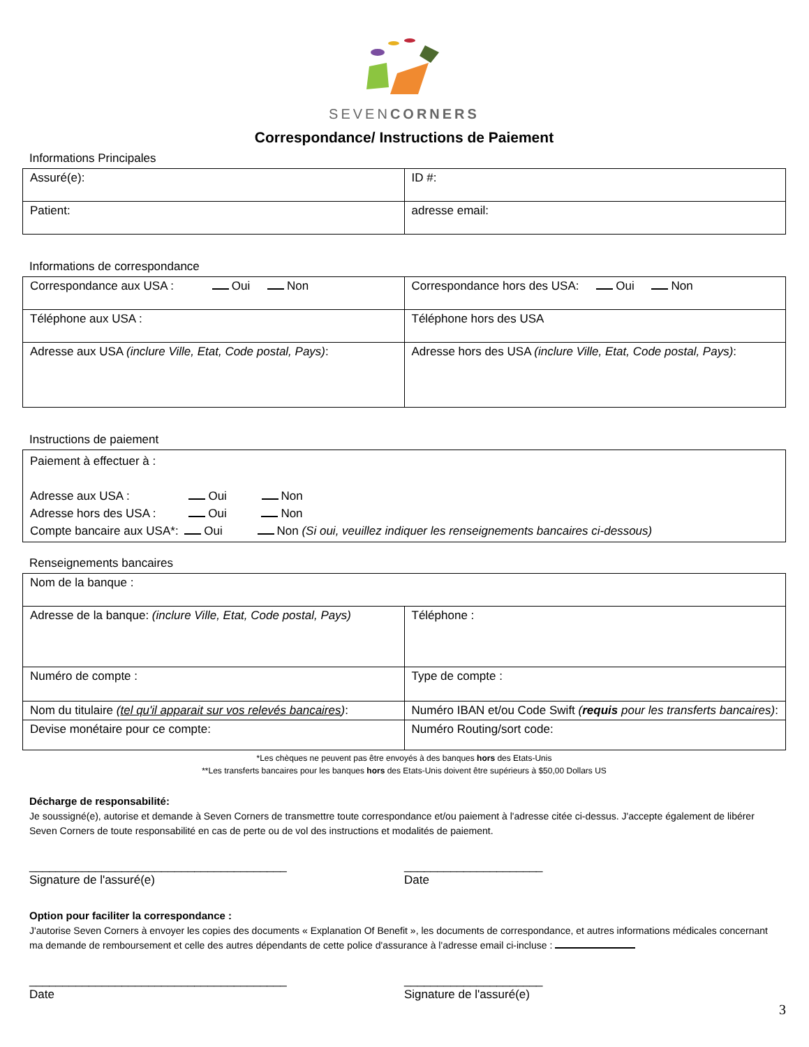SEVENCORNERS
Correspondance/ Instructions de Paiement
Informations Principales
| Assuré(e): | ID #: |
| Patient: | adresse email: |
Informations de correspondance
| Correspondance aux USA : Oui Non | Correspondance hors des USA: Oui Non |
| Téléphone aux USA : | Téléphone hors des USA |
| Adresse aux USA (inclure Ville, Etat, Code postal, Pays) : | Adresse hors des USA (inclure Ville, Etat, Code postal, Pays) : |
Instructions de paiement
| Paiement à effectuer à : Adresse aux USA : Oui Non Adresse hors des USA : Oui Non Compte bancaire aux USA*: Oui Non (Si oui, veuillez indiquer les renseignements bancaires ci-dessous) |
Renseignements bancaires
| Nom de la banque : | |
| Adresse de la banque: (inclure Ville, Etat, Code postal, Pays) | Téléphone : |
| Numéro de compte : | Type de compte : |
| Nom du titulaire ( tel qu'il apparait sur vos relevés bancaires ) : | Numéro IBAN et/ou Code Swift ( requis pour les transferts bancaires) : |
| Devise monétaire pour ce compte: | Numéro Routing/sort code: |
*Les chèques ne peuvent pas être envoyés à des banques hors des Etats-Unis
**Les transferts bancaires pour les banques hors des Etats-Unis doivent être supérieurs à $50,00 Dollars US
Décharge de responsabilité:
Je soussigné(e), autorise et demande à Seven Corners de transmettre toute correspondance et/ou paiement à l'adresse citée ci-dessus. J'accepte également de libérer Seven Corners de toute responsabilité en cas de perte ou de vol des instructions et modalités de paiement.
_______________________________________
Signature de l'assuré(e)
_____________________
Date
Option pour faciliter la correspondance :
J'autorise Seven Corners à envoyer les copies des documents « Explanation Of Benefit », les documents de correspondance, et autres informations médicales concernant ma demande de remboursement et celle des autres dépendants de cette police d'assurance à l'adresse email ci-incluse :
_______________________________________
Date
_____________________
Signature de l'assuré(e)
3